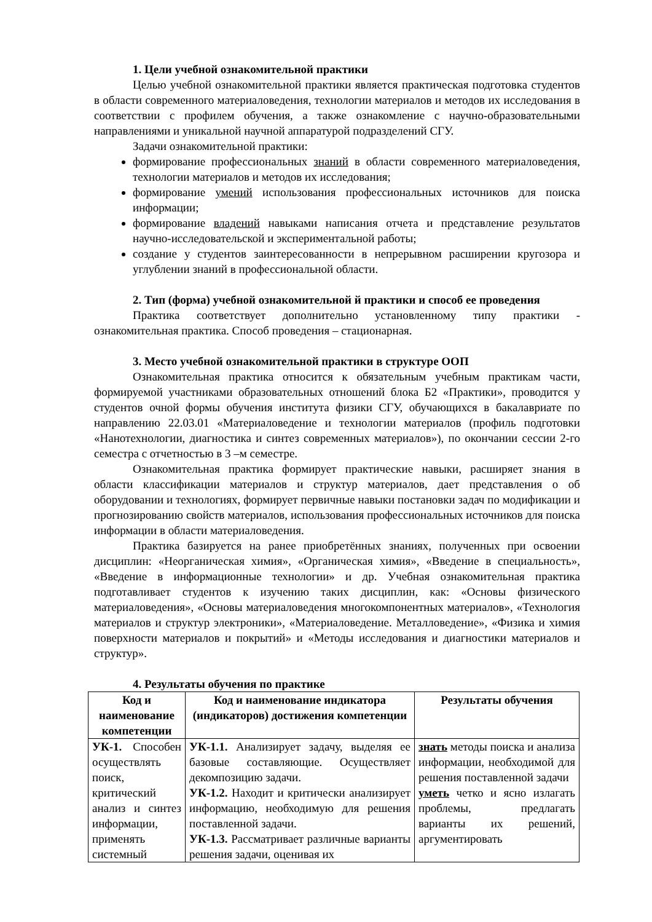1. Цели учебной ознакомительной практики
Целью учебной ознакомительной практики является практическая подготовка студентов в области современного материаловедения, технологии материалов и методов их исследования в соответствии с профилем обучения, а также ознакомление с научно-образовательными направлениями и уникальной научной аппаратурой подразделений СГУ.
Задачи ознакомительной практики:
формирование профессиональных знаний в области современного материаловедения, технологии материалов и методов их исследования;
формирование умений использования профессиональных источников для поиска информации;
формирование владений навыками написания отчета и представление результатов научно-исследовательской и экспериментальной работы;
создание у студентов заинтересованности в непрерывном расширении кругозора и углублении знаний в профессиональной области.
2. Тип (форма) учебной ознакомительной й практики и способ ее проведения
Практика соответствует дополнительно установленному типу практики - ознакомительная практика. Способ проведения – стационарная.
3. Место учебной ознакомительной практики в структуре ООП
Ознакомительная практика относится к обязательным учебным практикам части, формируемой участниками образовательных отношений блока Б2 «Практики», проводится у студентов очной формы обучения института физики СГУ, обучающихся в бакалавриате по направлению 22.03.01 «Материаловедение и технологии материалов (профиль подготовки «Нанотехнологии, диагностика и синтез современных материалов»), по окончании сессии 2-го семестра с отчетностью в 3 –м семестре.
Ознакомительная практика формирует практические навыки, расширяет знания в области классификации материалов и структур материалов, дает представления о об оборудовании и технологиях, формирует первичные навыки постановки задач по модификации и прогнозированию свойств материалов, использования профессиональных источников для поиска информации в области материаловедения.
Практика базируется на ранее приобретённых знаниях, полученных при освоении дисциплин: «Неорганическая химия», «Органическая химия», «Введение в специальность», «Введение в информационные технологии» и др. Учебная ознакомительная практика подготавливает студентов к изучению таких дисциплин, как: «Основы физического материаловедения», «Основы материаловедения многокомпонентных материалов», «Технология материалов и структур электроники», «Материаловедение. Металловедение», «Физика и химия поверхности материалов и покрытий» и «Методы исследования и диагностики материалов и структур».
4. Результаты обучения по практике
| Код и наименование компетенции | Код и наименование индикатора (индикаторов) достижения компетенции | Результаты обучения |
| --- | --- | --- |
| УК-1. Способен осуществлять поиск, критический анализ и синтез информации, применять системный | УК-1.1. Анализирует задачу, выделяя ее базовые составляющие. Осуществляет декомпозицию задачи. УК-1.2. Находит и критически анализирует информацию, необходимую для решения поставленной задачи. УК-1.3. Рассматривает различные варианты решения задачи, оценивая их | знать методы поиска и анализа информации, необходимой для решения поставленной задачи уметь четко и ясно излагать проблемы, предлагать варианты их решений, аргументировать |